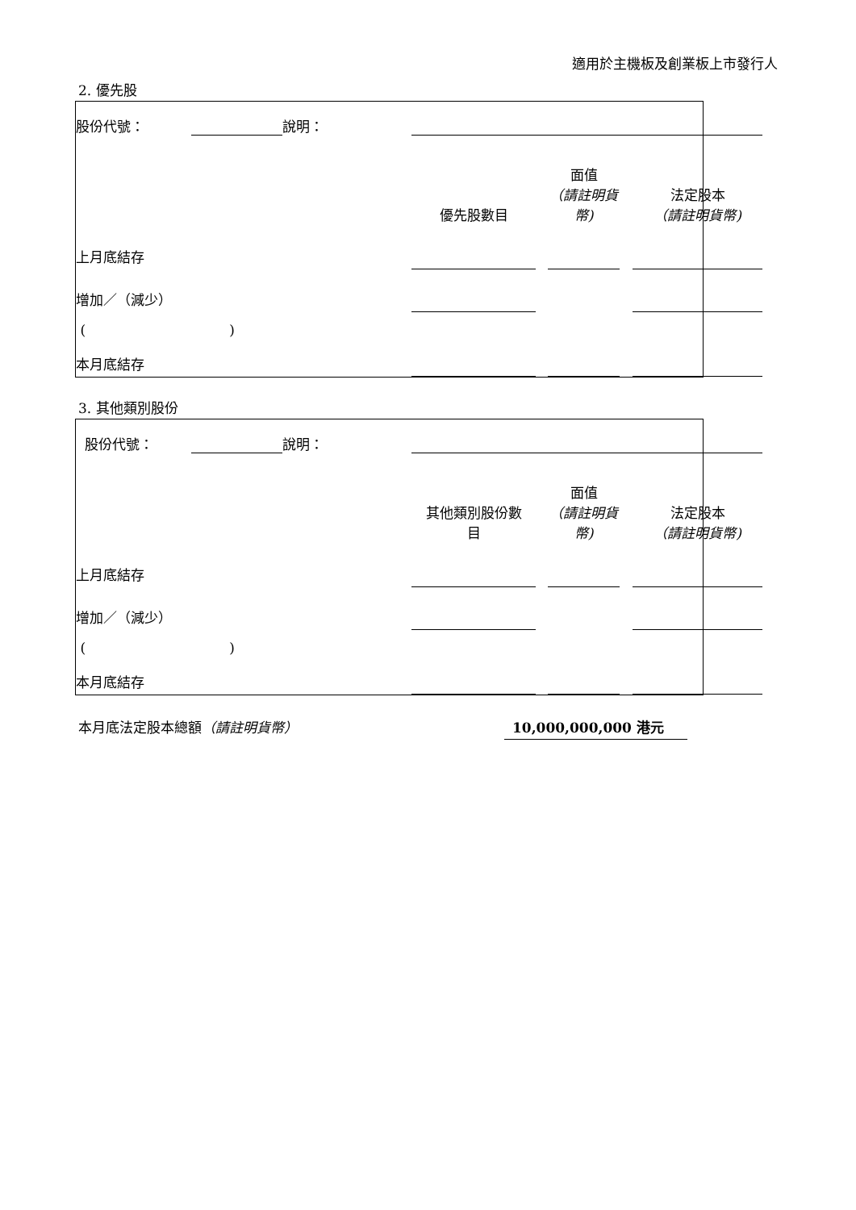適用於主機板及創業板上市發行人
2. 優先股
| 股份代號： | | 說明： | | | | | | | |
| | | | | 優先股數目 | | 面值 （請註明貨幣) | | 法定股本 （請註明貨幣) | |
| 上月底結存 | | | | | | | | | |
| 增加／（減少） | | | | | | | | | |
| ( ) | | | | | | | | | |
| 本月底結存 | | | | | | | | | |
3. 其他類別股份
| 股份代號： | | 說明： | | | | | | | |
| | | | | 其他類別股份數 目 | | 面值 （請註明貨幣) | | 法定股本 （請註明貨幣) | |
| 上月底結存 | | | | | | | | | |
| 增加／（減少） | | | | | | | | | |
| ( ) | | | | | | | | | |
| 本月底結存 | | | | | | | | | |
本月底法定股本總額（請註明貨幣） 10,000,000,000 港元